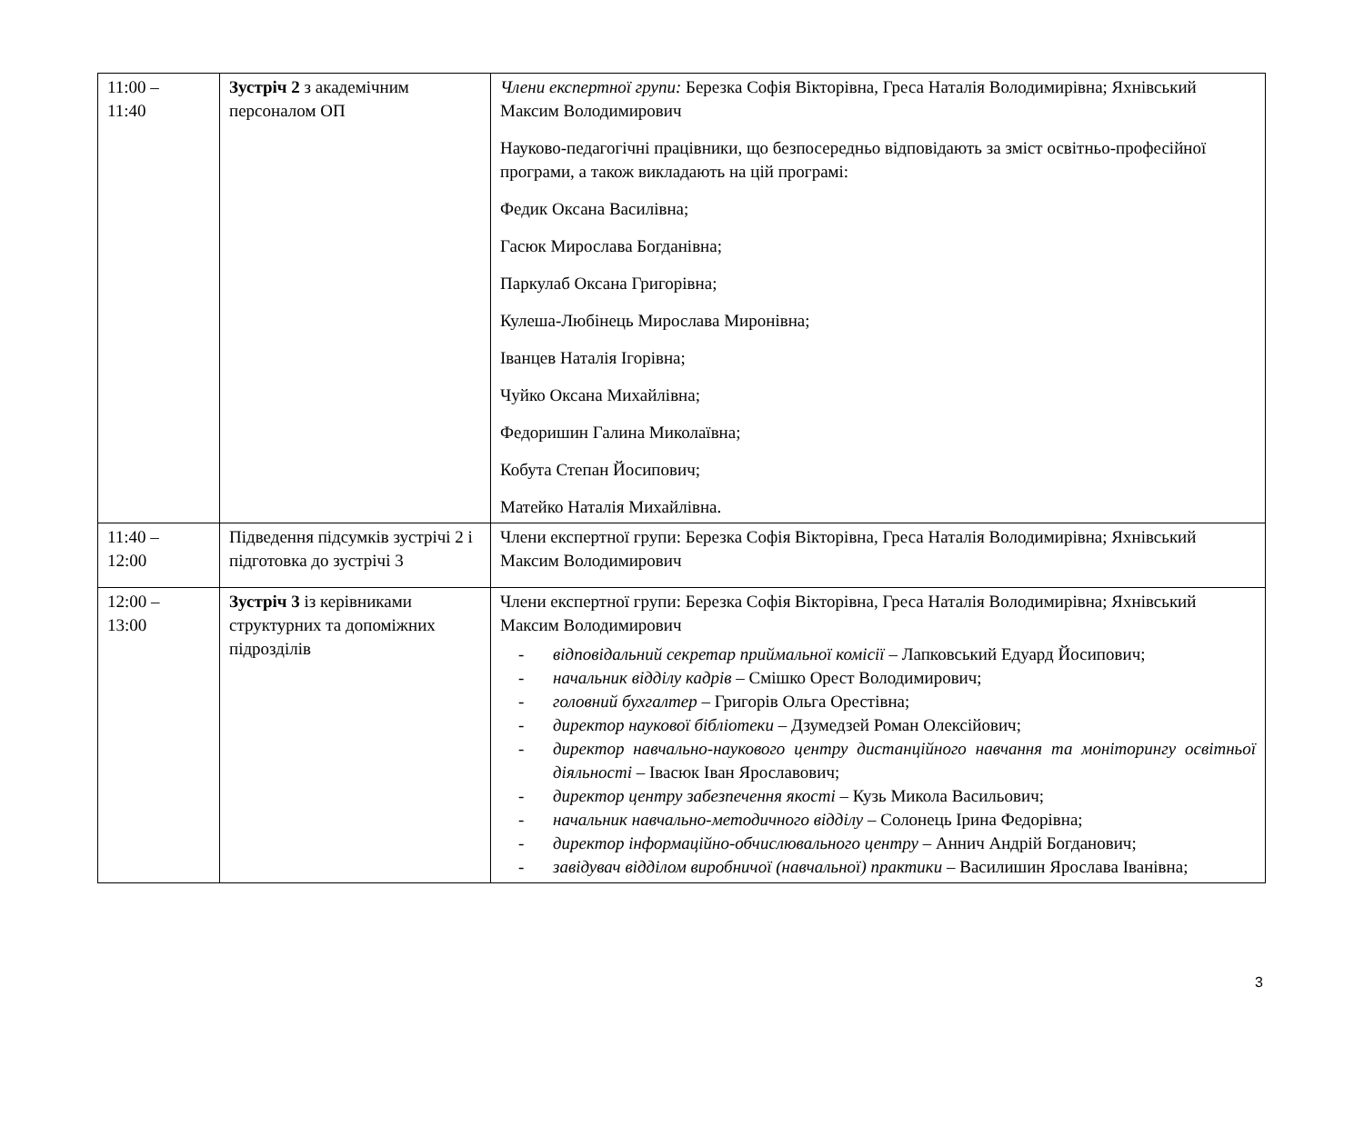| 11:00 – 11:40 | Зустріч 2 з академічним персоналом ОП | Члени експертної групи: Березка Софія Вікторівна, Греса Наталія Володимирівна; Яхнівський Максим Володимирович Науково-педагогічні працівники, що безпосередньо відповідають за зміст освітньо-професійної програми, а також викладають на цій програмі: Федик Оксана Василівна; Гасюк Мирослава Богданівна; Паркулаб Оксана Григорівна; Кулеша-Любінець Мирослава Миронівна; Іванцев Наталія Ігорівна; Чуйко Оксана Михайлівна; Федоришин Галина Миколаївна; Кобута Степан Йосипович; Матейко Наталія Михайлівна. |
| 11:40 – 12:00 | Підведення підсумків зустрічі 2 і підготовка до зустрічі 3 | Члени експертної групи: Березка Софія Вікторівна, Греса Наталія Володимирівна; Яхнівський Максим Володимирович |
| 12:00 – 13:00 | Зустріч 3 із керівниками структурних та допоміжних підрозділів | Члени експертної групи: Березка Софія Вікторівна, Греса Наталія Володимирівна; Яхнівський Максим Володимирович - відповідальний секретар приймальної комісії – Лапковський Едуард Йосипович; - начальник відділу кадрів – Смішко Орест Володимирович; - головний бухгалтер – Григорів Ольга Орестівна; - директор наукової бібліотеки – Дзумедзей Роман Олексійович; - директор навчально-наукового центру дистанційного навчання та моніторингу освітньої діяльності – Івасюк Іван Ярославович; - директор центру забезпечення якості – Кузь Микола Васильович; - начальник навчально-методичного відділу – Солонець Ірина Федорівна; - директор інформаційно-обчислювального центру – Аннич Андрій Богданович; - завідувач відділом виробничої (навчальної) практики – Василишин Ярослава Іванівна; |
3